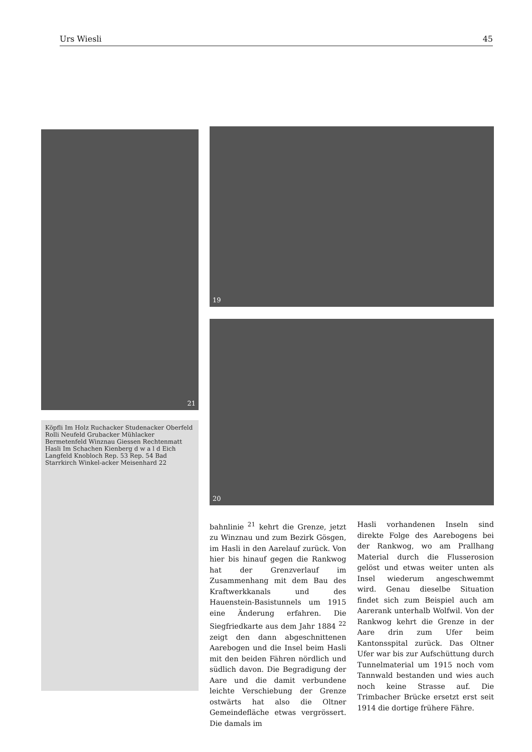Urs Wiesli 45
21
Köpfli Im Holz Ruchacker Studenacker Oberfeld Rolli Neufeld Grubacker Mühlacker Bermetenfeld Winznau Giessen Rechtenmatt Hasli Im Schachen Kienberg d w a l d Eich Langfeld Knobloch Rep. 53 Rep. 54 Bad Starrkirch Winkel-acker Meisenhard 22
19
20
bahnlinie <sup>21</sup> kehrt die Grenze, jetzt zu Winznau und zum Bezirk Gösgen, im Hasli in den Aarelauf zurück. Von hier bis hinauf gegen die Rankwog hat der Grenzverlauf im Zusammenhang mit dem Bau des Kraftwerkkanals und des Hauenstein-Basistunnels um 1915 eine Änderung erfahren. Die Siegfriedkarte aus dem Jahr 1884 <sup>22</sup> zeigt den dann abgeschnittenen Aarebogen und die Insel beim Hasli mit den beiden Fähren nördlich und südlich davon. Die Begradigung der Aare und die damit verbundene leichte Verschiebung der Grenze ostwärts hat also die Oltner Gemeindefläche etwas vergrössert. Die damals im
Hasli vorhandenen Inseln sind direkte Folge des Aarebogens bei der Rankwog, wo am Prallhang Material durch die Flusserosion gelöst und etwas weiter unten als Insel wiederum angeschwemmt wird. Genau dieselbe Situation findet sich zum Beispiel auch am Aarerank unterhalb Wolfwil. Von der Rankwog kehrt die Grenze in der Aare drin zum Ufer beim Kantonsspital zurück. Das Oltner Ufer war bis zur Aufschüttung durch Tunnelmaterial um 1915 noch vom Tannwald bestanden und wies auch noch keine Strasse auf. Die Trimbacher Brücke ersetzt erst seit 1914 die dortige frühere Fähre.